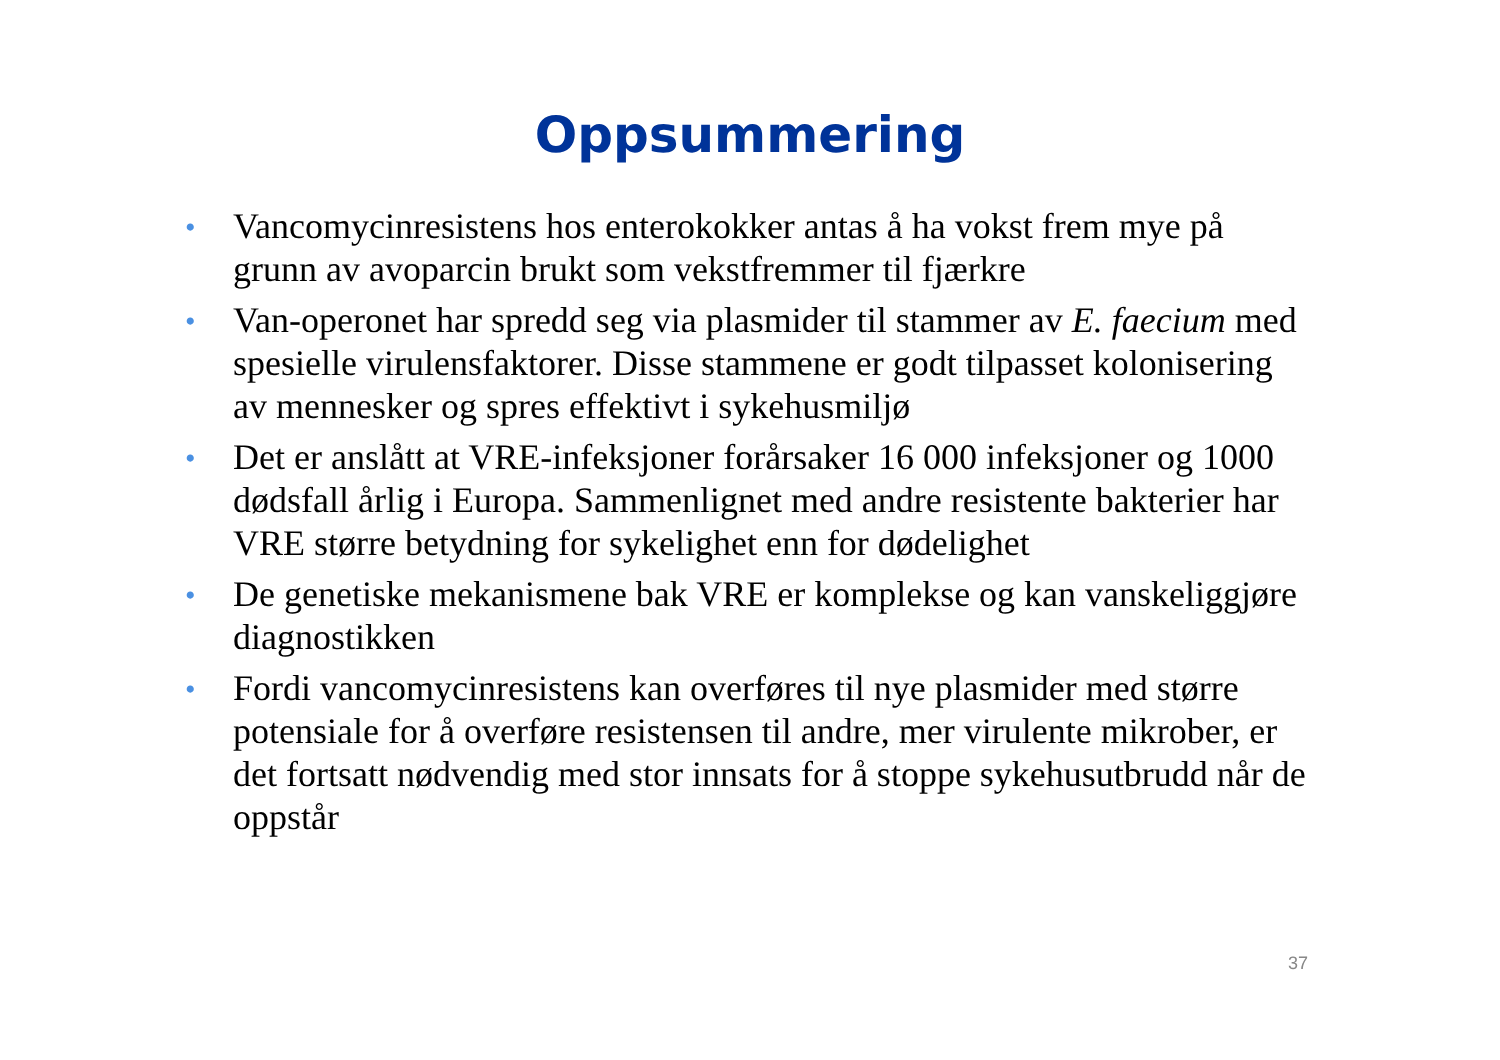Oppsummering
• Vancomycinresistens hos enterokokker antas å ha vokst frem mye på grunn av avoparcin brukt som vekstfremmer til fjærkre
• Van-operonet har spredd seg via plasmider til stammer av E. faecium med spesielle virulensfaktorer. Disse stammene er godt tilpasset kolonisering av mennesker og spres effektivt i sykehusmiljø
• Det er anslått at VRE-infeksjoner forårsaker 16 000 infeksjoner og 1000 dødsfall årlig i Europa. Sammenlignet med andre resistente bakterier har VRE større betydning for sykelighet enn for dødelighet
• De genetiske mekanismene bak VRE er komplekse og kan vanskeliggjøre diagnostikken
• Fordi vancomycinresistens kan overføres til nye plasmider med større potensiale for å overføre resistensen til andre, mer virulente mikrober, er det fortsatt nødvendig med stor innsats for å stoppe sykehusutbrudd når de oppstår
37